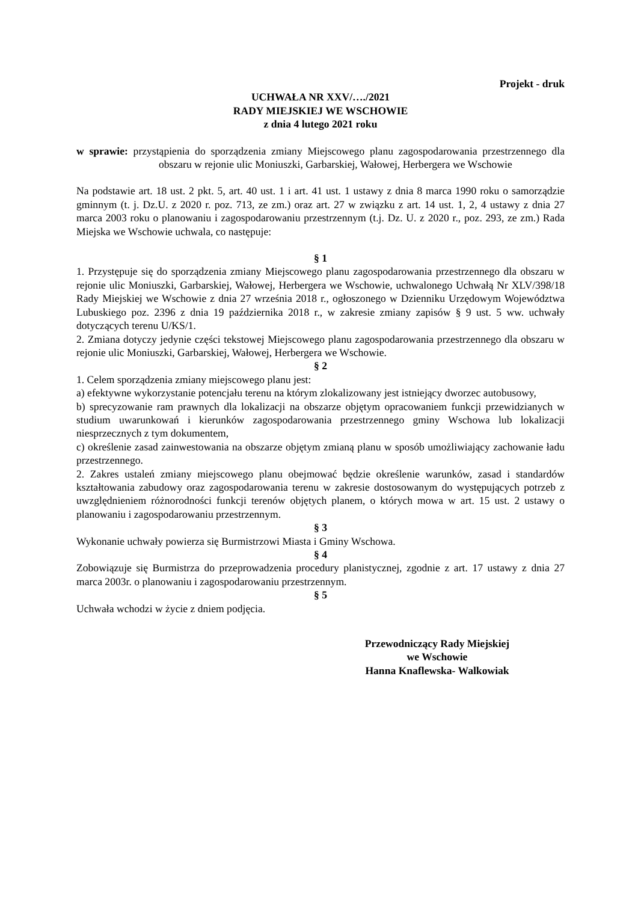Projekt - druk
UCHWAŁA NR XXV/…./2021
RADY MIEJSKIEJ WE WSCHOWIE
z dnia 4 lutego 2021 roku
w sprawie: przystąpienia do sporządzenia zmiany Miejscowego planu zagospodarowania przestrzennego dla obszaru w rejonie ulic Moniuszki, Garbarskiej, Wałowej, Herbergera we Wschowie
Na podstawie art. 18 ust. 2 pkt. 5, art. 40 ust. 1 i art. 41 ust. 1 ustawy z dnia 8 marca 1990 roku o samorządzie gminnym (t. j. Dz.U. z 2020 r. poz. 713, ze zm.) oraz art. 27 w związku z art. 14 ust. 1, 2, 4 ustawy z dnia 27 marca 2003 roku o planowaniu i zagospodarowaniu przestrzennym (t.j. Dz. U. z 2020 r., poz. 293, ze zm.) Rada Miejska we Wschowie uchwala, co następuje:
§ 1
1. Przystępuje się do sporządzenia zmiany Miejscowego planu zagospodarowania przestrzennego dla obszaru w rejonie ulic Moniuszki, Garbarskiej, Wałowej, Herbergera we Wschowie, uchwalonego Uchwałą Nr XLV/398/18 Rady Miejskiej we Wschowie z dnia 27 września 2018 r., ogłoszonego w Dzienniku Urzędowym Województwa Lubuskiego poz. 2396 z dnia 19 października 2018 r., w zakresie zmiany zapisów § 9 ust. 5 ww. uchwały dotyczących terenu U/KS/1.
2. Zmiana dotyczy jedynie części tekstowej Miejscowego planu zagospodarowania przestrzennego dla obszaru w rejonie ulic Moniuszki, Garbarskiej, Wałowej, Herbergera we Wschowie.
§ 2
1. Celem sporządzenia zmiany miejscowego planu jest:
a) efektywne wykorzystanie potencjału terenu na którym zlokalizowany jest istniejący dworzec autobusowy,
b) sprecyzowanie ram prawnych dla lokalizacji na obszarze objętym opracowaniem funkcji przewidzianych w studium uwarunkowań i kierunków zagospodarowania przestrzennego gminy Wschowa lub lokalizacji niesprzecznych z tym dokumentem,
c) określenie zasad zainwestowania na obszarze objętym zmianą planu w sposób umożliwiający zachowanie ładu przestrzennego.
2. Zakres ustaleń zmiany miejscowego planu obejmować będzie określenie warunków, zasad i standardów kształtowania zabudowy oraz zagospodarowania terenu w zakresie dostosowanym do występujących potrzeb z uwzględnieniem różnorodności funkcji terenów objętych planem, o których mowa w art. 15 ust. 2 ustawy o planowaniu i zagospodarowaniu przestrzennym.
§ 3
Wykonanie uchwały powierza się Burmistrzowi Miasta i Gminy Wschowa.
§ 4
Zobowiązuje się Burmistrza do przeprowadzenia procedury planistycznej, zgodnie z art. 17 ustawy z dnia 27 marca 2003r. o planowaniu i zagospodarowaniu przestrzennym.
§ 5
Uchwała wchodzi w życie z dniem podjęcia.
Przewodniczący Rady Miejskiej
we Wschowie
Hanna Knaflewska- Walkowiak